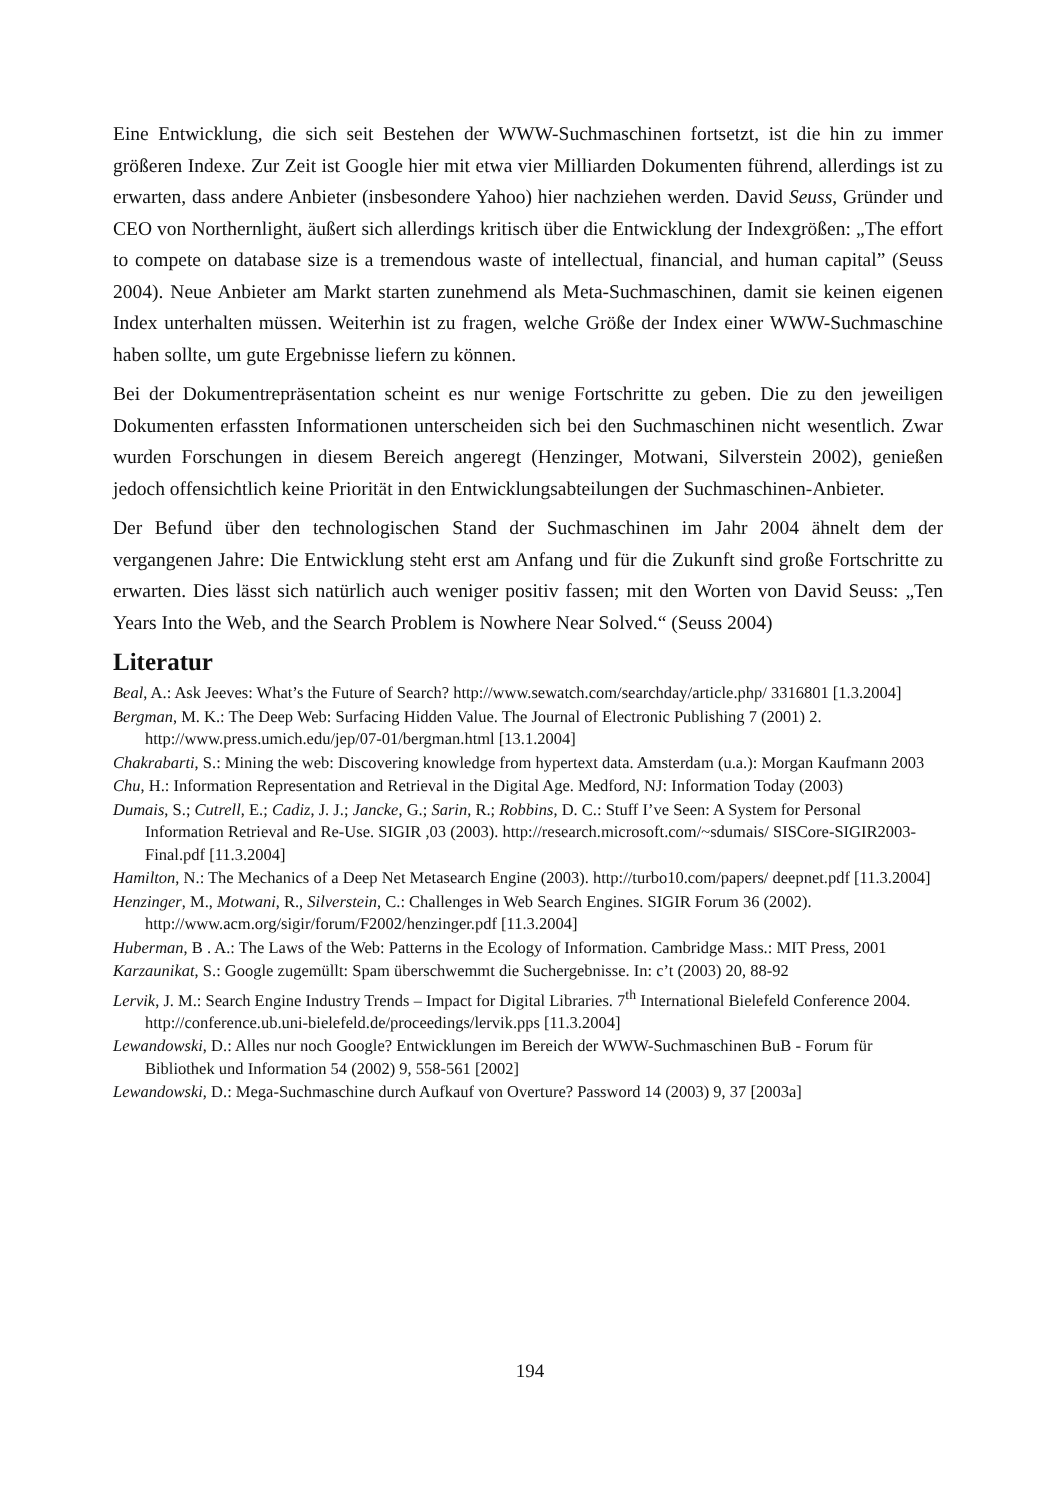Eine Entwicklung, die sich seit Bestehen der WWW-Suchmaschinen fortsetzt, ist die hin zu immer größeren Indexe. Zur Zeit ist Google hier mit etwa vier Milliarden Dokumenten führend, allerdings ist zu erwarten, dass andere Anbieter (insbesondere Yahoo) hier nachziehen werden. David Seuss, Gründer und CEO von Northernlight, äußert sich allerdings kritisch über die Entwicklung der Indexgrößen: „The effort to compete on database size is a tremendous waste of intellectual, financial, and human capital” (Seuss 2004). Neue Anbieter am Markt starten zunehmend als Meta-Suchmaschinen, damit sie keinen eigenen Index unterhalten müssen. Weiterhin ist zu fragen, welche Größe der Index einer WWW-Suchmaschine haben sollte, um gute Ergebnisse liefern zu können.
Bei der Dokumentrepräsentation scheint es nur wenige Fortschritte zu geben. Die zu den jeweiligen Dokumenten erfassten Informationen unterscheiden sich bei den Suchmaschinen nicht wesentlich. Zwar wurden Forschungen in diesem Bereich angeregt (Henzinger, Motwani, Silverstein 2002), genießen jedoch offensichtlich keine Priorität in den Entwicklungsabteilungen der Suchmaschinen-Anbieter.
Der Befund über den technologischen Stand der Suchmaschinen im Jahr 2004 ähnelt dem der vergangenen Jahre: Die Entwicklung steht erst am Anfang und für die Zukunft sind große Fortschritte zu erwarten. Dies lässt sich natürlich auch weniger positiv fassen; mit den Worten von David Seuss: „Ten Years Into the Web, and the Search Problem is Nowhere Near Solved.“ (Seuss 2004)
Literatur
Beal, A.: Ask Jeeves: What’s the Future of Search? http://www.sewatch.com/searchday/article.php/ 3316801 [1.3.2004]
Bergman, M. K.: The Deep Web: Surfacing Hidden Value. The Journal of Electronic Publishing 7 (2001) 2. http://www.press.umich.edu/jep/07-01/bergman.html [13.1.2004]
Chakrabarti, S.: Mining the web: Discovering knowledge from hypertext data. Amsterdam (u.a.): Morgan Kaufmann 2003
Chu, H.: Information Representation and Retrieval in the Digital Age. Medford, NJ: Information Today (2003)
Dumais, S.; Cutrell, E.; Cadiz, J. J.; Jancke, G.; Sarin, R.; Robbins, D. C.: Stuff I’ve Seen: A System for Personal Information Retrieval and Re-Use. SIGIR ,03 (2003). http://research.microsoft.com/~sdumais/ SISCore-SIGIR2003-Final.pdf [11.3.2004]
Hamilton, N.: The Mechanics of a Deep Net Metasearch Engine (2003). http://turbo10.com/papers/ deepnet.pdf [11.3.2004]
Henzinger, M., Motwani, R., Silverstein, C.: Challenges in Web Search Engines. SIGIR Forum 36 (2002). http://www.acm.org/sigir/forum/F2002/henzinger.pdf [11.3.2004]
Huberman, B . A.: The Laws of the Web: Patterns in the Ecology of Information. Cambridge Mass.: MIT Press, 2001
Karzaunikat, S.: Google zugemüllt: Spam überschwemmt die Suchergebnisse. In: c’t (2003) 20, 88-92
Lervik, J. M.: Search Engine Industry Trends – Impact for Digital Libraries. 7<sup>th</sup> International Bielefeld Conference 2004. http://conference.ub.uni-bielefeld.de/proceedings/lervik.pps [11.3.2004]
Lewandowski, D.: Alles nur noch Google? Entwicklungen im Bereich der WWW-Suchmaschinen BuB - Forum für Bibliothek und Information 54 (2002) 9, 558-561 [2002]
Lewandowski, D.: Mega-Suchmaschine durch Aufkauf von Overture? Password 14 (2003) 9, 37 [2003a]
194